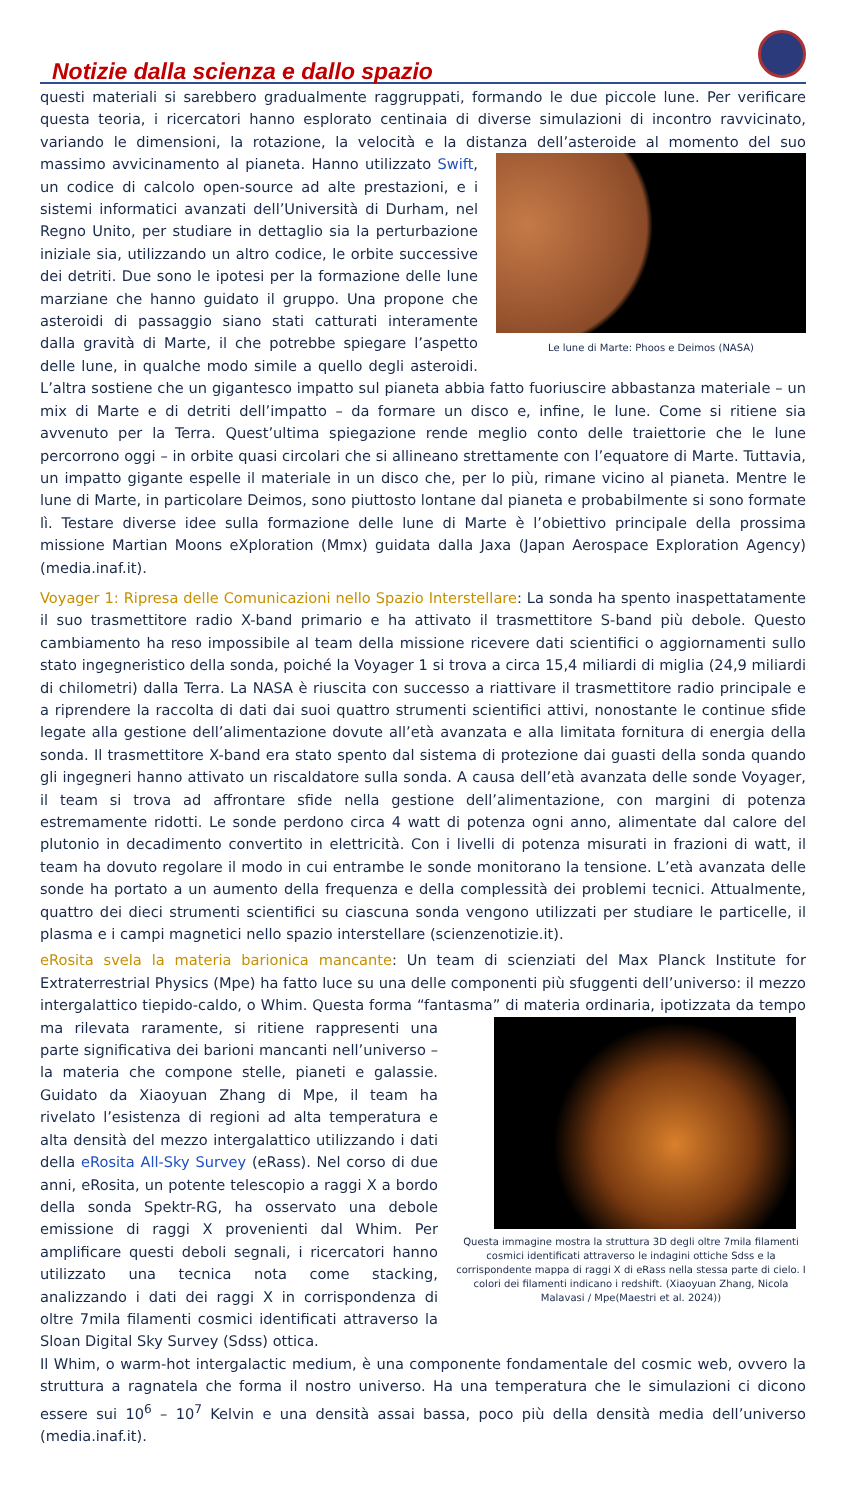Notizie dalla scienza e dallo spazio
questi materiali si sarebbero gradualmente raggruppati, formando le due piccole lune. Per verificare questa teoria, i ricercatori hanno esplorato centinaia di diverse simulazioni di incontro ravvicinato, variando le dimensioni, la rotazione, la velocità e la distanza dell’asteroide al momento del suo Le lune di Marte: Phoos e Deimos (NASA) massimo avvicinamento al pianeta. Hanno utilizzato Swift, un codice di calcolo open-source ad alte prestazioni, e i sistemi informatici avanzati dell’Università di Durham, nel Regno Unito, per studiare in dettaglio sia la perturbazione iniziale sia, utilizzando un altro codice, le orbite successive dei detriti. Due sono le ipotesi per la formazione delle lune marziane che hanno guidato il gruppo. Una propone che asteroidi di passaggio siano stati catturati interamente dalla gravità di Marte, il che potrebbe spiegare l’aspetto delle lune, in qualche modo simile a quello degli asteroidi. L’altra sostiene che un gigantesco impatto sul pianeta abbia fatto fuoriuscire abbastanza materiale – un mix di Marte e di detriti dell’impatto – da formare un disco e, infine, le lune. Come si ritiene sia avvenuto per la Terra. Quest’ultima spiegazione rende meglio conto delle traiettorie che le lune percorrono oggi – in orbite quasi circolari che si allineano strettamente con l’equatore di Marte. Tuttavia, un impatto gigante espelle il materiale in un disco che, per lo più, rimane vicino al pianeta. Mentre le lune di Marte, in particolare Deimos, sono piuttosto lontane dal pianeta e probabilmente si sono formate lì. Testare diverse idee sulla formazione delle lune di Marte è l’obiettivo principale della prossima missione Martian Moons eXploration (Mmx) guidata dalla Jaxa (Japan Aerospace Exploration Agency) (media.inaf.it).
Voyager 1: Ripresa delle Comunicazioni nello Spazio Interstellare: La sonda ha spento inaspettatamente il suo trasmettitore radio X-band primario e ha attivato il trasmettitore S-band più debole. Questo cambiamento ha reso impossibile al team della missione ricevere dati scientifici o aggiornamenti sullo stato ingegneristico della sonda, poiché la Voyager 1 si trova a circa 15,4 miliardi di miglia (24,9 miliardi di chilometri) dalla Terra. La NASA è riuscita con successo a riattivare il trasmettitore radio principale e a riprendere la raccolta di dati dai suoi quattro strumenti scientifici attivi, nonostante le continue sfide legate alla gestione dell’alimentazione dovute all’età avanzata e alla limitata fornitura di energia della sonda. Il trasmettitore X-band era stato spento dal sistema di protezione dai guasti della sonda quando gli ingegneri hanno attivato un riscaldatore sulla sonda. A causa dell’età avanzata delle sonde Voyager, il team si trova ad affrontare sfide nella gestione dell’alimentazione, con margini di potenza estremamente ridotti. Le sonde perdono circa 4 watt di potenza ogni anno, alimentate dal calore del plutonio in decadimento convertito in elettricità. Con i livelli di potenza misurati in frazioni di watt, il team ha dovuto regolare il modo in cui entrambe le sonde monitorano la tensione. L’età avanzata delle sonde ha portato a un aumento della frequenza e della complessità dei problemi tecnici. Attualmente, quattro dei dieci strumenti scientifici su ciascuna sonda vengono utilizzati per studiare le particelle, il plasma e i campi magnetici nello spazio interstellare (scienzenotizie.it).
eRosita svela la materia barionica mancante: Un team di scienziati del Max Planck Institute for Extraterrestrial Physics (Mpe) ha fatto luce su una delle componenti più sfuggenti dell’universo: il mezzo intergalattico tiepido-caldo, o Whim. Questa forma “fantasma” di materia ordinaria, Questa immagine mostra la struttura 3D degli oltre 7mila filamenti cosmici identificati attraverso le indagini ottiche Sdss e la corrispondente mappa di raggi X di eRass nella stessa parte di cielo. I colori dei filamenti indicano i redshift. (Xiaoyuan Zhang, Nicola Malavasi / Mpe(Maestri et al. 2024)) ipotizzata da tempo ma rilevata raramente, si ritiene rappresenti una parte significativa dei barioni mancanti nell’universo – la materia che compone stelle, pianeti e galassie. Guidato da Xiaoyuan Zhang di Mpe, il team ha rivelato l’esistenza di regioni ad alta temperatura e alta densità del mezzo intergalattico utilizzando i dati della eRosita All-Sky Survey (eRass). Nel corso di due anni, eRosita, un potente telescopio a raggi X a bordo della sonda Spektr-RG, ha osservato una debole emissione di raggi X provenienti dal Whim. Per amplificare questi deboli segnali, i ricercatori hanno utilizzato una tecnica nota come stacking, analizzando i dati dei raggi X in corrispondenza di oltre 7mila filamenti cosmici identificati attraverso la Sloan Digital Sky Survey (Sdss) ottica.
Il Whim, o warm-hot intergalactic medium, è una componente fondamentale del cosmic web, ovvero la struttura a ragnatela che forma il nostro universo. Ha una temperatura che le simulazioni ci dicono essere sui 10<sup>6</sup> – 10<sup>7</sup> Kelvin e una densità assai bassa, poco più della densità media dell’universo (media.inaf.it).